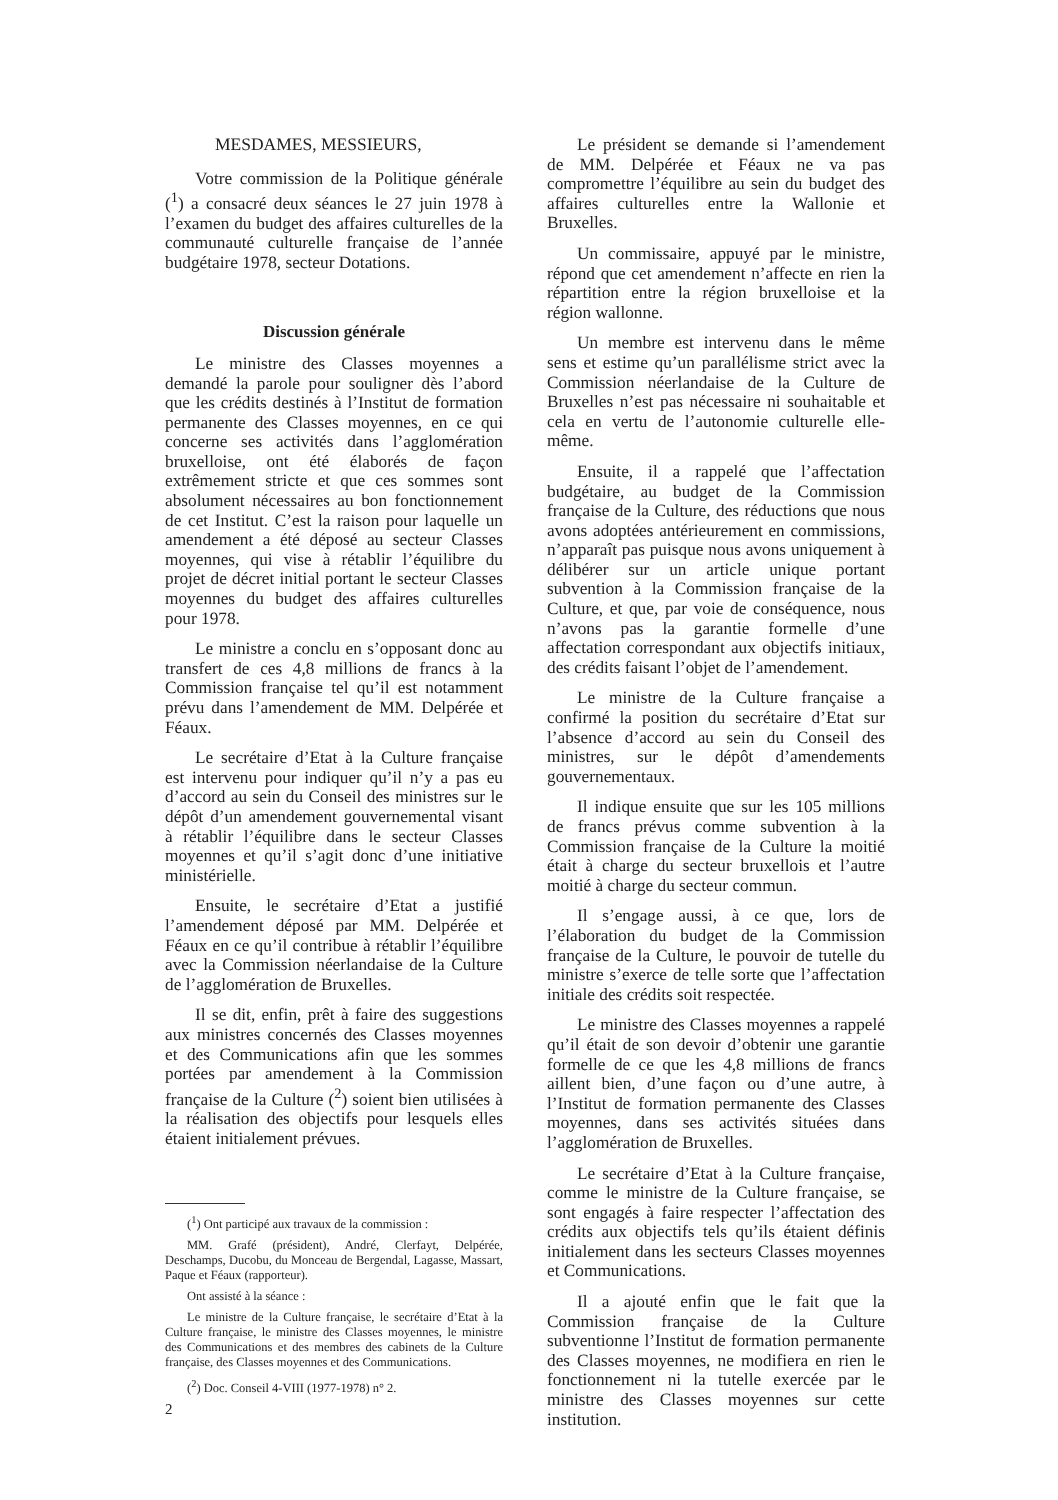MESDAMES, MESSIEURS,
Votre commission de la Politique générale (<sup>1</sup>) a consacré deux séances le 27 juin 1978 à l’examen du budget des affaires culturelles de la communauté culturelle française de l’année budgétaire 1978, secteur Dotations.
Discussion générale
Le ministre des Classes moyennes a demandé la parole pour souligner dès l’abord que les crédits destinés à l’Institut de formation permanente des Classes moyennes, en ce qui concerne ses activités dans l’agglomération bruxelloise, ont été élaborés de façon extrêmement stricte et que ces sommes sont absolument nécessaires au bon fonctionnement de cet Institut. C’est la raison pour laquelle un amendement a été déposé au secteur Classes moyennes, qui vise à rétablir l’équilibre du projet de décret initial portant le secteur Classes moyennes du budget des affaires culturelles pour 1978.
Le ministre a conclu en s’opposant donc au transfert de ces 4,8 millions de francs à la Commission française tel qu’il est notamment prévu dans l’amendement de MM. Delpérée et Féaux.
Le secrétaire d’Etat à la Culture française est intervenu pour indiquer qu’il n’y a pas eu d’accord au sein du Conseil des ministres sur le dépôt d’un amendement gouvernemental visant à rétablir l’équilibre dans le secteur Classes moyennes et qu’il s’agit donc d’une initiative ministérielle.
Ensuite, le secrétaire d’Etat a justifié l’amendement déposé par MM. Delpérée et Féaux en ce qu’il contribue à rétablir l’équilibre avec la Commission néerlandaise de la Culture de l’agglomération de Bruxelles.
Il se dit, enfin, prêt à faire des suggestions aux ministres concernés des Classes moyennes et des Communications afin que les sommes portées par amendement à la Commission française de la Culture (<sup>2</sup>) soient bien utilisées à la réalisation des objectifs pour lesquels elles étaient initialement prévues.
(<sup>1</sup>) Ont participé aux travaux de la commission :
MM. Grafé (président), André, Clerfayt, Delpérée, Deschamps, Ducobu, du Monceau de Bergendal, Lagasse, Massart, Paque et Féaux (rapporteur).
Ont assisté à la séance :
Le ministre de la Culture française, le secrétaire d’Etat à la Culture française, le ministre des Classes moyennes, le ministre des Communications et des membres des cabinets de la Culture française, des Classes moyennes et des Communications.
(<sup>2</sup>) Doc. Conseil 4-VIII (1977-1978) n° 2.
Le président se demande si l’amendement de MM. Delpérée et Féaux ne va pas compromettre l’équilibre au sein du budget des affaires culturelles entre la Wallonie et Bruxelles.
Un commissaire, appuyé par le ministre, répond que cet amendement n’affecte en rien la répartition entre la région bruxelloise et la région wallonne.
Un membre est intervenu dans le même sens et estime qu’un parallélisme strict avec la Commission néerlandaise de la Culture de Bruxelles n’est pas nécessaire ni souhaitable et cela en vertu de l’autonomie culturelle elle-même.
Ensuite, il a rappelé que l’affectation budgétaire, au budget de la Commission française de la Culture, des réductions que nous avons adoptées antérieurement en commissions, n’apparaît pas puisque nous avons uniquement à délibérer sur un article unique portant subvention à la Commission française de la Culture, et que, par voie de conséquence, nous n’avons pas la garantie formelle d’une affectation correspondant aux objectifs initiaux, des crédits faisant l’objet de l’amendement.
Le ministre de la Culture française a confirmé la position du secrétaire d’Etat sur l’absence d’accord au sein du Conseil des ministres, sur le dépôt d’amendements gouvernementaux.
Il indique ensuite que sur les 105 millions de francs prévus comme subvention à la Commission française de la Culture la moitié était à charge du secteur bruxellois et l’autre moitié à charge du secteur commun.
Il s’engage aussi, à ce que, lors de l’élaboration du budget de la Commission française de la Culture, le pouvoir de tutelle du ministre s’exerce de telle sorte que l’affectation initiale des crédits soit respectée.
Le ministre des Classes moyennes a rappelé qu’il était de son devoir d’obtenir une garantie formelle de ce que les 4,8 millions de francs aillent bien, d’une façon ou d’une autre, à l’Institut de formation permanente des Classes moyennes, dans ses activités situées dans l’agglomération de Bruxelles.
Le secrétaire d’Etat à la Culture française, comme le ministre de la Culture française, se sont engagés à faire respecter l’affectation des crédits aux objectifs tels qu’ils étaient définis initialement dans les secteurs Classes moyennes et Communications.
Il a ajouté enfin que le fait que la Commission française de la Culture subventionne l’Institut de formation permanente des Classes moyennes, ne modifiera en rien le fonctionnement ni la tutelle exercée par le ministre des Classes moyennes sur cette institution.
2